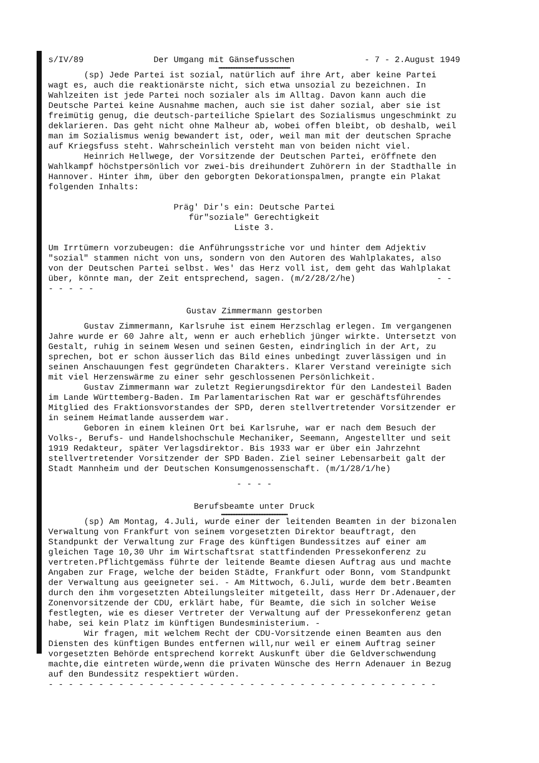s/IV/89 Der Umgang mit Gänsefusschen - 7 - 2.August 1949
▬▬▬▬▬▬▬▬▬▬▬▬▬▬▬▬▬▬▬▬▬▬▬▬▬▬▬▬
(sp) Jede Partei ist sozial, natürlich auf ihre Art, aber keine Partei wagt es, auch die reaktionärste nicht, sich etwa unsozial zu bezeichnen. In Wahlzeiten ist jede Partei noch sozialer als im Alltag. Davon kann auch die Deutsche Partei keine Ausnahme machen, auch sie ist daher sozial, aber sie ist freimütig genug, die deutsch-parteiliche Spielart des Sozialismus ungeschminkt zu deklarieren. Das geht nicht ohne Malheur ab, wobei offen bleibt, ob deshalb, weil man im Sozialismus wenig bewandert ist, oder, weil man mit der deutschen Sprache auf Kriegsfuss steht. Wahrscheinlich versteht man von beiden nicht viel.
Heinrich Hellwege, der Vorsitzende der Deutschen Partei, eröffnete den Wahlkampf höchstpersönlich vor zwei-bis dreihundert Zuhörern in der Stadthalle in Hannover. Hinter ihm, über den geborgten Dekorationspalmen, prangte ein Plakat folgenden Inhalts:
Präg' Dir's ein: Deutsche Partei
für"soziale" Gerechtigkeit
Liste 3.
Um Irrtümern vorzubeugen: die Anführungsstriche vor und hinter dem Adjektiv "sozial" stammen nicht von uns, sondern von den Autoren des Wahlplakates, also von der Deutschen Partei selbst. Wes' das Herz voll ist, dem geht das Wahlplakat über, könnte man, der Zeit entsprechend, sagen. (m/2/28/2/he) - - - - - - -
Gustav Zimmermann gestorben
▬▬▬▬▬▬▬▬▬▬▬▬▬▬▬▬▬▬▬▬▬▬▬▬▬▬▬▬
Gustav Zimmermann, Karlsruhe ist einem Herzschlag erlegen. Im vergangenen Jahre wurde er 60 Jahre alt, wenn er auch erheblich jünger wirkte. Untersetzt von Gestalt, ruhig in seinem Wesen und seinen Gesten, eindringlich in der Art, zu sprechen, bot er schon äusserlich das Bild eines unbedingt zuverlässigen und in seinen Anschauungen fest gegründeten Charakters. Klarer Verstand vereinigte sich mit viel Herzenswärme zu einer sehr geschlossenen Persönlichkeit.
Gustav Zimmermann war zuletzt Regierungsdirektor für den Landesteil Baden im Lande Württemberg-Baden. Im Parlamentarischen Rat war er geschäftsführendes Mitglied des Fraktionsvorstandes der SPD, deren stellvertretender Vorsitzender er in seinem Heimatlande ausserdem war.
Geboren in einem kleinen Ort bei Karlsruhe, war er nach dem Besuch der Volks-, Berufs- und Handelshochschule Mechaniker, Seemann, Angestellter und seit 1919 Redakteur, später Verlagsdirektor. Bis 1933 war er über ein Jahrzehnt stellvertretender Vorsitzender der SPD Baden. Ziel seiner Lebensarbeit galt der Stadt Mannheim und der Deutschen Konsumgenossenschaft. (m/1/28/1/he)
- - - -
Berufsbeamte unter Druck
▬▬▬▬▬▬▬▬▬▬▬▬▬▬▬▬▬▬▬▬▬▬▬▬▬▬
(sp) Am Montag, 4.Juli, wurde einer der leitenden Beamten in der bizonalen Verwaltung von Frankfurt von seinem vorgesetzten Direktor beauftragt, den Standpunkt der Verwaltung zur Frage des künftigen Bundessitzes auf einer am gleichen Tage 10,30 Uhr im Wirtschaftsrat stattfindenden Pressekonferenz zu vertreten.Pflichtgemäss führte der leitende Beamte diesen Auftrag aus und machte Angaben zur Frage, welche der beiden Städte, Frankfurt oder Bonn, vom Standpunkt der Verwaltung aus geeigneter sei. - Am Mittwoch, 6.Juli, wurde dem betr.Beamten durch den ihm vorgesetzten Abteilungsleiter mitgeteilt, dass Herr Dr.Adenauer,der Zonenvorsitzende der CDU, erklärt habe, für Beamte, die sich in solcher Weise festlegten, wie es dieser Vertreter der Verwaltung auf der Pressekonferenz getan habe, sei kein Platz im künftigen Bundesministerium. -
Wir fragen, mit welchem Recht der CDU-Vorsitzende einen Beamten aus den Diensten des künftigen Bundes entfernen will,nur weil er einem Auftrag seiner vorgesetzten Behörde entsprechend korrekt Auskunft über die Geldverschwendung machte,die eintreten würde,wenn die privaten Wünsche des Herrn Adenauer in Bezug auf den Bundessitz respektiert würden.
- - - - - - - - - - - - - - - - - - - - - - - - - - - - - - - - - - - - - - -